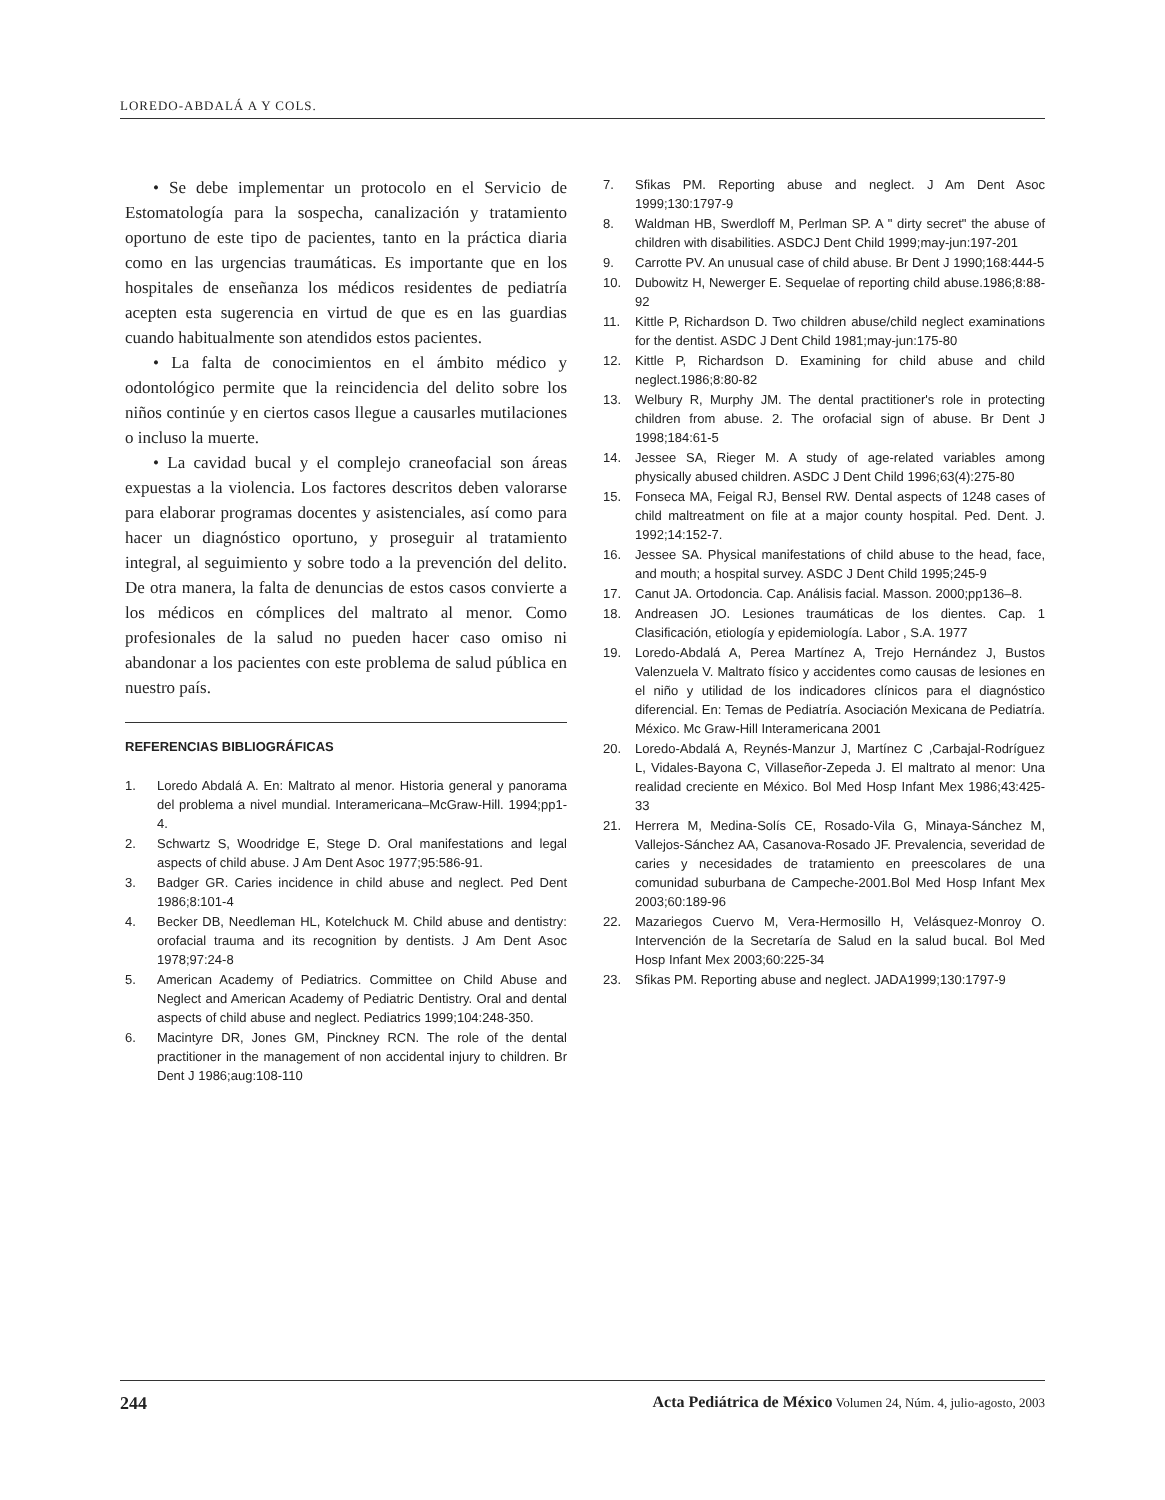LOREDO-ABDALÁ A Y COLS.
• Se debe implementar un protocolo en el Servicio de Estomatología para la sospecha, canalización y tratamiento oportuno de este tipo de pacientes, tanto en la práctica diaria como en las urgencias traumáticas. Es importante que en los hospitales de enseñanza los médicos residentes de pediatría acepten esta sugerencia en virtud de que es en las guardias cuando habitualmente son atendidos estos pacientes.
• La falta de conocimientos en el ámbito médico y odontológico permite que la reincidencia del delito sobre los niños continúe y en ciertos casos llegue a causarles mutilaciones o incluso la muerte.
• La cavidad bucal y el complejo craneofacial son áreas expuestas a la violencia. Los factores descritos deben valorarse para elaborar programas docentes y asistenciales, así como para hacer un diagnóstico oportuno, y proseguir al tratamiento integral, al seguimiento y sobre todo a la prevención del delito. De otra manera, la falta de denuncias de estos casos convierte a los médicos en cómplices del maltrato al menor. Como profesionales de la salud no pueden hacer caso omiso ni abandonar a los pacientes con este problema de salud pública en nuestro país.
REFERENCIAS BIBLIOGRÁFICAS
1. Loredo Abdalá A. En: Maltrato al menor. Historia general y panorama del problema a nivel mundial. Interamericana–McGraw-Hill. 1994;pp1-4.
2. Schwartz S, Woodridge E, Stege D. Oral manifestations and legal aspects of child abuse. J Am Dent Asoc 1977;95:586-91.
3. Badger GR. Caries incidence in child abuse and neglect. Ped Dent 1986;8:101-4
4. Becker DB, Needleman HL, Kotelchuck M. Child abuse and dentistry: orofacial trauma and its recognition by dentists. J Am Dent Asoc 1978;97:24-8
5. American Academy of Pediatrics. Committee on Child Abuse and Neglect and American Academy of Pediatric Dentistry. Oral and dental aspects of child abuse and neglect. Pediatrics 1999;104:248-350.
6. Macintyre DR, Jones GM, Pinckney RCN. The role of the dental practitioner in the management of non accidental injury to children. Br Dent J 1986;aug:108-110
7. Sfikas PM. Reporting abuse and neglect. J Am Dent Asoc 1999;130:1797-9
8. Waldman HB, Swerdloff M, Perlman SP. A " dirty secret" the abuse of children with disabilities. ASDCJ Dent Child 1999;may-jun:197-201
9. Carrotte PV. An unusual case of child abuse. Br Dent J 1990;168:444-5
10. Dubowitz H, Newerger E. Sequelae of reporting child abuse.1986;8:88-92
11. Kittle P, Richardson D. Two children abuse/child neglect examinations for the dentist. ASDC J Dent Child 1981;may-jun:175-80
12. Kittle P, Richardson D. Examining for child abuse and child neglect.1986;8:80-82
13. Welbury R, Murphy JM. The dental practitioner's role in protecting children from abuse. 2. The orofacial sign of abuse. Br Dent J 1998;184:61-5
14. Jessee SA, Rieger M. A study of age-related variables among physically abused children. ASDC J Dent Child 1996;63(4):275-80
15. Fonseca MA, Feigal RJ, Bensel RW. Dental aspects of 1248 cases of child maltreatment on file at a major county hospital. Ped. Dent. J. 1992;14:152-7.
16. Jessee SA. Physical manifestations of child abuse to the head, face, and mouth; a hospital survey. ASDC J Dent Child 1995;245-9
17. Canut JA. Ortodoncia. Cap. Análisis facial. Masson. 2000;pp136–8.
18. Andreasen JO. Lesiones traumáticas de los dientes. Cap. 1 Clasificación, etiología y epidemiología. Labor , S.A. 1977
19. Loredo-Abdalá A, Perea Martínez A, Trejo Hernández J, Bustos Valenzuela V. Maltrato físico y accidentes como causas de lesiones en el niño y utilidad de los indicadores clínicos para el diagnóstico diferencial. En: Temas de Pediatría. Asociación Mexicana de Pediatría. México. Mc Graw-Hill Interamericana 2001
20. Loredo-Abdalá A, Reynés-Manzur J, Martínez C ,Carbajal-Rodríguez L, Vidales-Bayona C, Villaseñor-Zepeda J. El maltrato al menor: Una realidad creciente en México. Bol Med Hosp Infant Mex 1986;43:425-33
21. Herrera M, Medina-Solís CE, Rosado-Vila G, Minaya-Sánchez M, Vallejos-Sánchez AA, Casanova-Rosado JF. Prevalencia, severidad de caries y necesidades de tratamiento en preescolares de una comunidad suburbana de Campeche-2001.Bol Med Hosp Infant Mex 2003;60:189-96
22. Mazariegos Cuervo M, Vera-Hermosillo H, Velásquez-Monroy O. Intervención de la Secretaría de Salud en la salud bucal. Bol Med Hosp Infant Mex 2003;60:225-34
23. Sfikas PM. Reporting abuse and neglect. JADA1999;130:1797-9
244 Acta Pediátrica de México Volumen 24, Núm. 4, julio-agosto, 2003